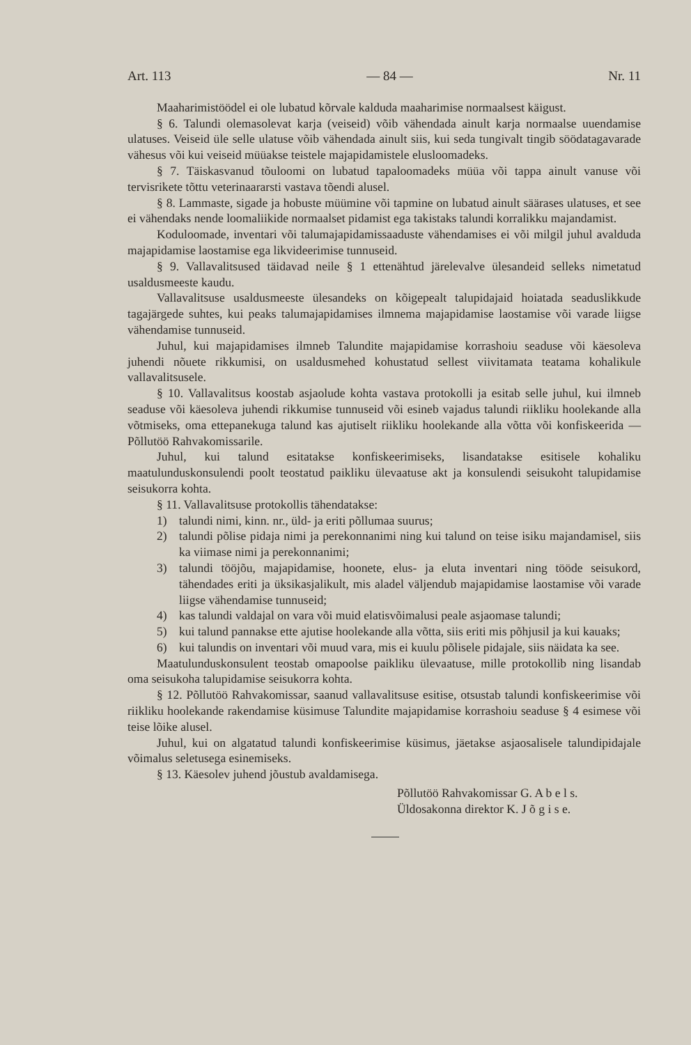Art. 113 — 84 — Nr. 11
Maaharimistöödel ei ole lubatud kõrvale kalduda maaharimise normaalsest käigust.
§ 6. Talundi olemasolevat karja (veiseid) võib vähendada ainult karja normaalse uuendamise ulatuses. Veiseid üle selle ulatuse võib vähendada ainult siis, kui seda tungivalt tingib söödatagavarade vähesus või kui veiseid müüakse teistele majapidamistele elusloomadeks.
§ 7. Täiskasvanud tõuloomi on lubatud tapaloomadeks müüa või tappa ainult vanuse või tervisrikete tõttu veterinaararsti vastava tõendi alusel.
§ 8. Lammaste, sigade ja hobuste müümine või tapmine on lubatud ainult säärases ulatuses, et see ei vähendaks nende loomaliikide normaalset pidamist ega takistaks talundi korralikku majandamist.
Koduloomade, inventari või talumajapidamissaaduste vähendamises ei või milgil juhul avalduda majapidamise laostamise ega likvideerimise tunnuseid.
§ 9. Vallavalitsused täidavad neile § 1 ettenähtud järelevalve ülesandeid selleks nimetatud usaldusmeeste kaudu.
Vallavalitsuse usaldusmeeste ülesandeks on kõigepealt talupidajaid hoiatada seaduslikkude tagajärgede suhtes, kui peaks talumajapidamises ilmnema majapidamise laostamise või varade liigse vähendamise tunnuseid.
Juhul, kui majapidamises ilmneb Talundite majapidamise korrashoiu seaduse või käesoleva juhendi nõuete rikkumisi, on usaldusmehed kohustatud sellest viivitamata teatama kohalikule vallavalitsusele.
§ 10. Vallavalitsus koostab asjaolude kohta vastava protokolli ja esitab selle juhul, kui ilmneb seaduse või käesoleva juhendi rikkumise tunnuseid või esineb vajadus talundi riikliku hoolekande alla võtmiseks, oma ettepanekuga talund kas ajutiselt riikliku hoolekande alla võtta või konfiskeerida — Põllutöö Rahvakomissarile.
Juhul, kui talund esitatakse konfiskeerimiseks, lisandatakse esitisele kohaliku maatulunduskonsulendi poolt teostatud paikliku ülevaatuse akt ja konsulendi seisukoht talupidamise seisukorra kohta.
§ 11. Vallavalitsuse protokollis tähendatakse:
1) talundi nimi, kinn. nr., üld- ja eriti põllumaa suurus;
2) talundi põlise pidaja nimi ja perekonnanimi ning kui talund on teise isiku majandamisel, siis ka viimase nimi ja perekonnanimi;
3) talundi tööjõu, majapidamise, hoonete, elus- ja eluta inventari ning tööde seisukord, tähendades eriti ja üksikasjalikult, mis aladel väljendub majapidamise laostamise või varade liigse vähendamise tunnuseid;
4) kas talundi valdajal on vara või muid elatisvõimalusi peale asjaomase talundi;
5) kui talund pannakse ette ajutise hoolekande alla võtta, siis eriti mis põhjusil ja kui kauaks;
6) kui talundis on inventari või muud vara, mis ei kuulu põlisele pidajale, siis näidata ka see.
Maatulunduskonsulent teostab omapoolse paikliku ülevaatuse, mille protokollib ning lisandab oma seisukoha talupidamise seisukorra kohta.
§ 12. Põllutöö Rahvakomissar, saanud vallavalitsuse esitise, otsustab talundi konfiskeerimise või riikliku hoolekande rakendamise küsimuse Talundite majapidamise korrashoiu seaduse § 4 esimese või teise lõike alusel.
Juhul, kui on algatatud talundi konfiskeerimise küsimus, jäetakse asjaosalisele talundipidajale võimalus seletusega esinemiseks.
§ 13. Käesolev juhend jõustub avaldamisega.
Põllutöö Rahvakomissar G. A b e l s.
Üldosakonna direktor K. J õ g i s e.